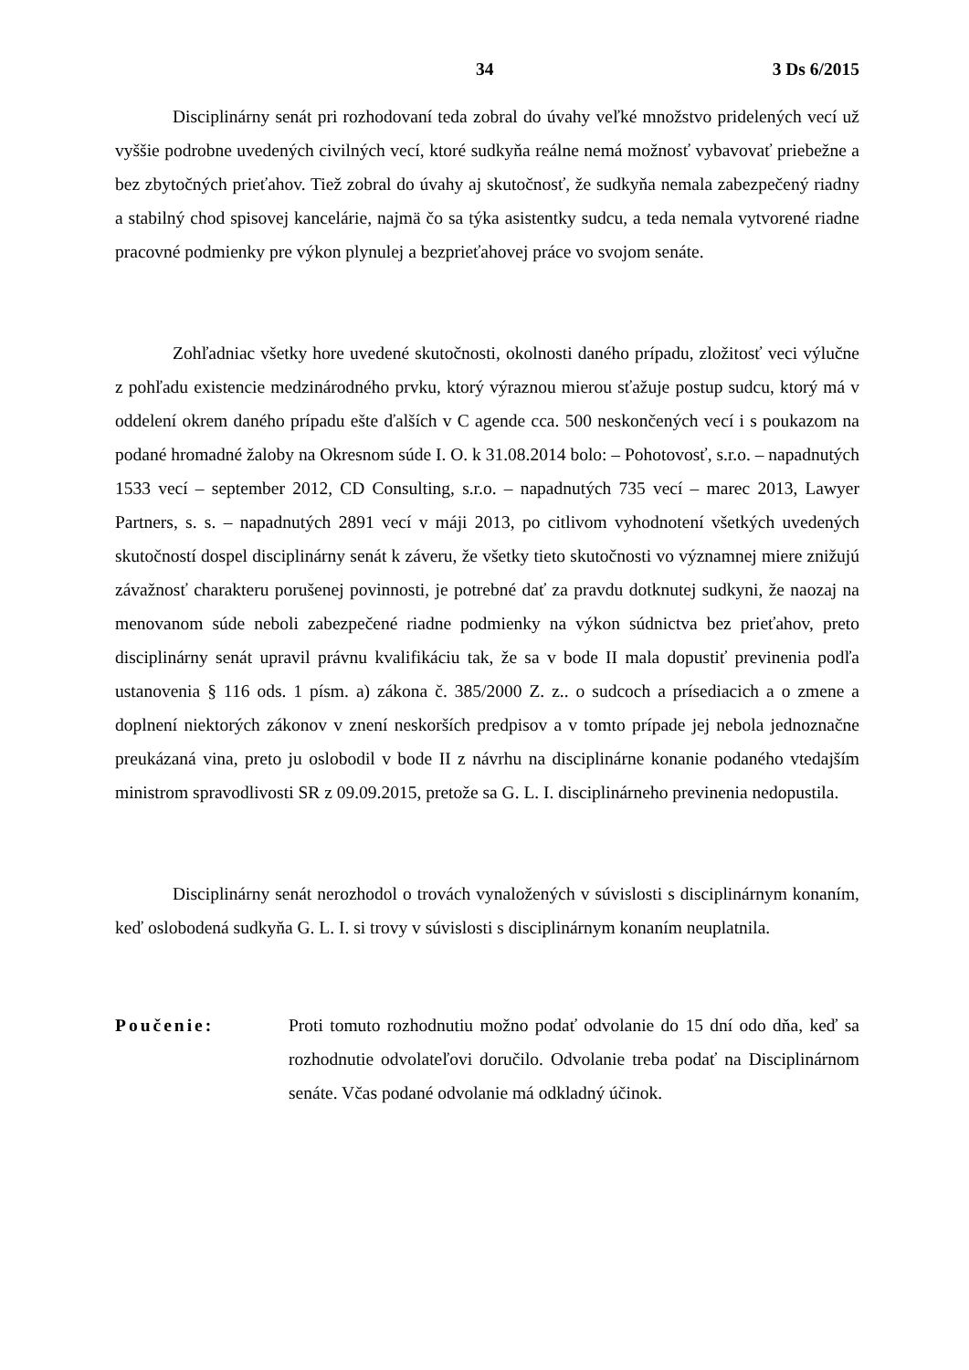34 3 Ds 6/2015
Disciplinárny senát pri rozhodovaní teda zobral do úvahy veľké množstvo pridelených vecí už vyššie podrobne uvedených civilných vecí, ktoré sudkyňa reálne nemá možnosť vybavovať priebežne a bez zbytočných prieťahov. Tiež zobral do úvahy aj skutočnosť, že sudkyňa nemala zabezpečený riadny a stabilný chod spisovej kancelárie, najmä čo sa týka asistentky sudcu, a teda nemala vytvorené riadne pracovné podmienky pre výkon plynulej a bezprieťahovej práce vo svojom senáte.
Zohľadniac všetky hore uvedené skutočnosti, okolnosti daného prípadu, zložitosť veci výlučne z pohľadu existencie medzinárodného prvku, ktorý výraznou mierou sťažuje postup sudcu, ktorý má v oddelení okrem daného prípadu ešte ďalších v C agende cca. 500 neskončených vecí i s poukazom na podané hromadné žaloby na Okresnom súde I. O. k 31.08.2014 bolo: – Pohotovosť, s.r.o. – napadnutých 1533 vecí – september 2012, CD Consulting, s.r.o. – napadnutých 735 vecí – marec 2013, Lawyer Partners, s. s. – napadnutých 2891 vecí v máji 2013, po citlivom vyhodnotení všetkých uvedených skutočností dospel disciplinárny senát k záveru, že všetky tieto skutočnosti vo významnej miere znižujú závažnosť charakteru porušenej povinnosti, je potrebné dať za pravdu dotknutej sudkyni, že naozaj na menovanom súde neboli zabezpečené riadne podmienky na výkon súdnictva bez prieťahov, preto disciplinárny senát upravil právnu kvalifikáciu tak, že sa v bode II mala dopustiť previnenia podľa ustanovenia § 116 ods. 1 písm. a) zákona č. 385/2000 Z. z.. o sudcoch a prísediacich a o zmene a doplnení niektorých zákonov v znení neskorších predpisov a v tomto prípade jej nebola jednoznačne preukázaná vina, preto ju oslobodil v bode II z návrhu na disciplinárne konanie podaného vtedajším ministrom spravodlivosti SR z 09.09.2015, pretože sa G. L. I. disciplinárneho previnenia nedopustila.
Disciplinárny senát nerozhodol o trovách vynaložených v súvislosti s disciplinárnym konaním, keď oslobodená sudkyňa G. L. I. si trovy v súvislosti s disciplinárnym konaním neuplatnila.
Poučenie: Proti tomuto rozhodnutiu možno podať odvolanie do 15 dní odo dňa, keď sa rozhodnutie odvolateľovi doručilo. Odvolanie treba podať na Disciplinárnom senáte. Včas podané odvolanie má odkladný účinok.